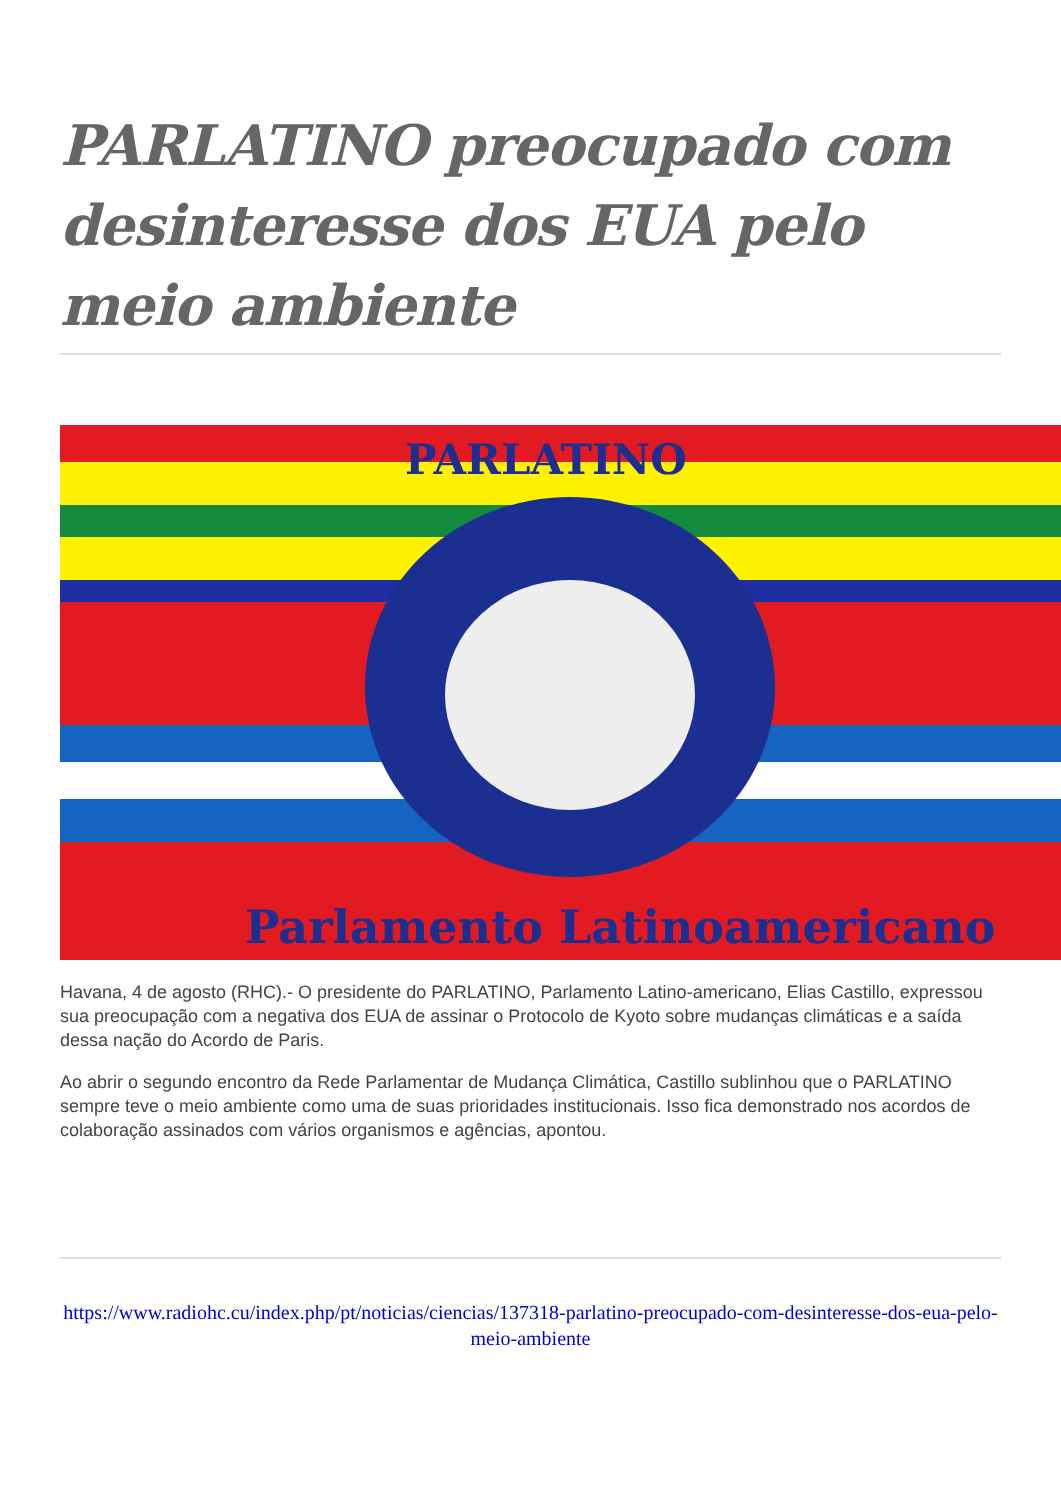PARLATINO preocupado com desinteresse dos EUA pelo meio ambiente
PARLATINO
Parlamento Latinoamericano
Havana, 4 de agosto (RHC).- O presidente do PARLATINO, Parlamento Latino-americano, Elias Castillo, expressou sua preocupação com a negativa dos EUA de assinar o Protocolo de Kyoto sobre mudanças climáticas e a saída dessa nação do Acordo de Paris.
Ao abrir o segundo encontro da Rede Parlamentar de Mudança Climática, Castillo sublinhou que o PARLATINO sempre teve o meio ambiente como uma de suas prioridades institucionais. Isso fica demonstrado nos acordos de colaboração assinados com vários organismos e agências, apontou.
https://www.radiohc.cu/index.php/pt/noticias/ciencias/137318-parlatino-preocupado-com-desinteresse-dos-eua-pelo-meio-ambiente